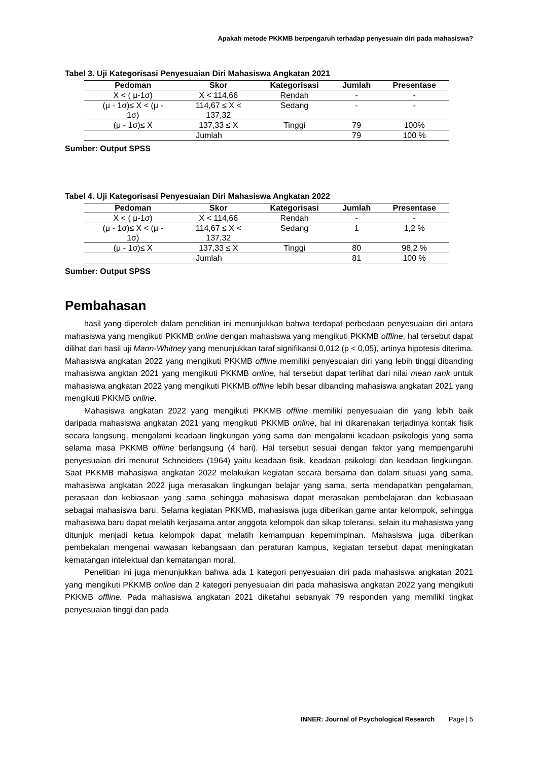Apakah metode PKKMB berpengaruh terhadap penyesuain diri pada mahasiswa?
Tabel 3. Uji Kategorisasi Penyesuaian Diri Mahasiswa Angkatan 2021
| Pedoman | Skor | Kategorisasi | Jumlah | Presentase |
| --- | --- | --- | --- | --- |
| X < ( μ-1σ) | X < 114,66 | Rendah | - | - |
| (μ - 1σ)≤ X < (μ - 1σ) | 114,67 ≤ X < 137,32 | Sedang | - | - |
| (μ - 1σ)≤ X | 137,33 ≤ X | Tinggi | 79 | 100% |
| Jumlah | | | 79 | 100 % |
Sumber: Output SPSS
Tabel 4. Uji Kategorisasi Penyesuaian Diri Mahasiswa Angkatan 2022
| Pedoman | Skor | Kategorisasi | Jumlah | Presentase |
| --- | --- | --- | --- | --- |
| X < ( μ-1σ) | X < 114,66 | Rendah | - | - |
| (μ - 1σ)≤ X < (μ - 1σ) | 114,67 ≤ X < 137,32 | Sedang | 1 | 1,2 % |
| (μ - 1σ)≤ X | 137,33 ≤ X | Tinggi | 80 | 98,2 % |
| Jumlah | | | 81 | 100 % |
Sumber: Output SPSS
Pembahasan
hasil yang diperoleh dalam penelitian ini menunjukkan bahwa terdapat perbedaan penyesuaian diri antara mahasiswa yang mengikuti PKKMB online dengan mahasiswa yang mengikuti PKKMB offline, hal tersebut dapat dilihat dari hasil uji Mann-Whitney yang menunjukkan taraf signifikansi 0,012 (p < 0,05), artinya hipotesis diterima. Mahasiswa angkatan 2022 yang mengikuti PKKMB offline memiliki penyesuaian diri yang lebih tinggi dibanding mahasiswa angktan 2021 yang mengikuti PKKMB online, hal tersebut dapat terlihat dari nilai mean rank untuk mahasiswa angkatan 2022 yang mengikuti PKKMB offline lebih besar dibanding mahasiswa angkatan 2021 yang mengikuti PKKMB online.
Mahasiswa angkatan 2022 yang mengikuti PKKMB offline memiliki penyesuaian diri yang lebih baik daripada mahasiswa angkatan 2021 yang mengikuti PKKMB online, hal ini dikarenakan terjadinya kontak fisik secara langsung, mengalami keadaan lingkungan yang sama dan mengalami keadaan psikologis yang sama selama masa PKKMB offline berlangsung (4 hari). Hal tersebut sesuai dengan faktor yang mempengaruhi penyesuaian diri menurut Schneiders (1964) yaitu keadaan fisik, keadaan psikologi dan keadaan lingkungan. Saat PKKMB mahasiswa angkatan 2022 melakukan kegiatan secara bersama dan dalam situasi yang sama, mahasiswa angkatan 2022 juga merasakan lingkungan belajar yang sama, serta mendapatkan pengalaman, perasaan dan kebiasaan yang sama sehingga mahasiswa dapat merasakan pembelajaran dan kebiasaan sebagai mahasiswa baru. Selama kegiatan PKKMB, mahasiswa juga diberikan game antar kelompok, sehingga mahasiswa baru dapat melatih kerjasama antar anggota kelompok dan sikap toleransi, selain itu mahasiswa yang ditunjuk menjadi ketua kelompok dapat melatih kemampuan kepemimpinan. Mahasiswa juga diberikan pembekalan mengenai wawasan kebangsaan dan peraturan kampus, kegiatan tersebut dapat meningkatan kematangan intelektual dan kematangan moral.
Penelitian ini juga menunjukkan bahwa ada 1 kategori penyesuaian diri pada mahasiswa angkatan 2021 yang mengikuti PKKMB online dan 2 kategori penyesuaian diri pada mahasiswa angkatan 2022 yang mengikuti PKKMB offline. Pada mahasiswa angkatan 2021 diketahui sebanyak 79 responden yang memiliki tingkat penyesuaian tinggi dan pada
INNER: Journal of Psychological Research Page | 5